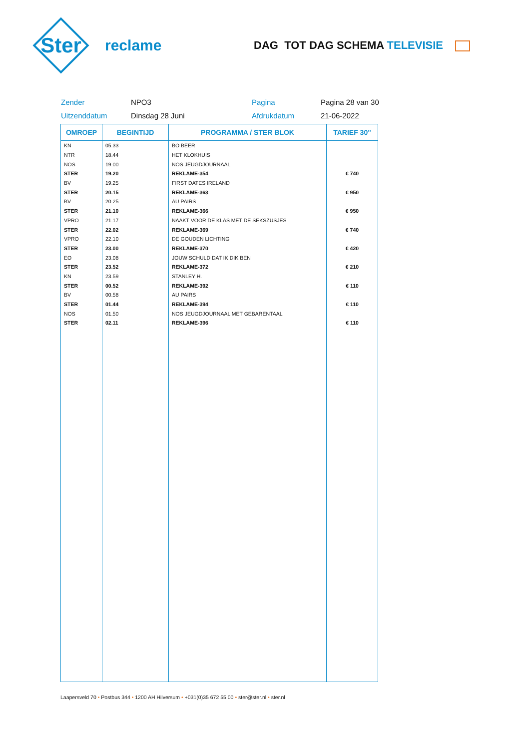Ster
reclame
DAG TOT DAG SCHEMA TELEVISIE
Zender
NPO3
Pagina
Pagina 28 van 30
Uitzenddatum
Dinsdag 28 Juni
Afdrukdatum
21-06-2022
| OMROEP | BEGINTIJD | PROGRAMMA / STER BLOK | TARIEF 30" |
| --- | --- | --- | --- |
| KN | 05.33 | BO BEER | |
| NTR | 18.44 | HET KLOKHUIS | |
| NOS | 19.00 | NOS JEUGDJOURNAAL | |
| STER | 19.20 | REKLAME-354 | € 740 |
| BV | 19.25 | FIRST DATES IRELAND | |
| STER | 20.15 | REKLAME-363 | € 950 |
| BV | 20.25 | AU PAIRS | |
| STER | 21.10 | REKLAME-366 | € 950 |
| VPRO | 21.17 | NAAKT VOOR DE KLAS MET DE SEKSZUSJES | |
| STER | 22.02 | REKLAME-369 | € 740 |
| VPRO | 22.10 | DE GOUDEN LICHTING | |
| STER | 23.00 | REKLAME-370 | € 420 |
| EO | 23.08 | JOUW SCHULD DAT IK DIK BEN | |
| STER | 23.52 | REKLAME-372 | € 210 |
| KN | 23.59 | STANLEY H. | |
| STER | 00.52 | REKLAME-392 | € 110 |
| BV | 00.58 | AU PAIRS | |
| STER | 01.44 | REKLAME-394 | € 110 |
| NOS | 01.50 | NOS JEUGDJOURNAAL MET GEBARENTAAL | |
| STER | 02.11 | REKLAME-396 | € 110 |
Laapersveld 70 • Postbus 344 • 1200 AH Hilversum • +031(0)35 672 55 00 • ster@ster.nl • ster.nl